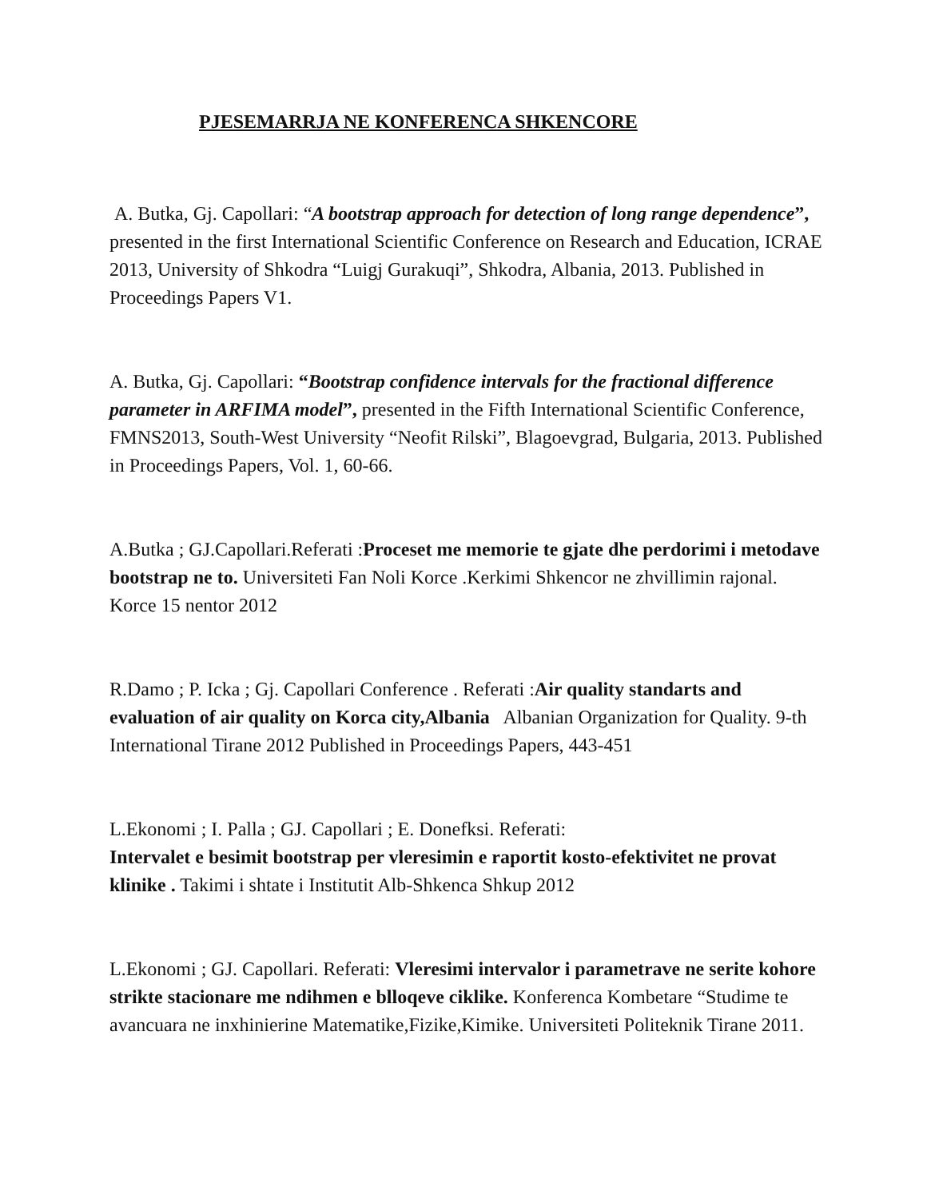PJESEMARRJA NE KONFERENCA SHKENCORE
A. Butka, Gj. Capollari: “A bootstrap approach for detection of long range dependence”, presented in the first International Scientific Conference on Research and Education, ICRAE 2013, University of Shkodra “Luigj Gurakuqi”, Shkodra, Albania, 2013. Published in Proceedings Papers V1.
A. Butka, Gj. Capollari: “Bootstrap confidence intervals for the fractional difference parameter in ARFIMA model”, presented in the Fifth International Scientific Conference, FMNS2013, South-West University “Neofit Rilski”, Blagoevgrad, Bulgaria, 2013. Published in Proceedings Papers, Vol. 1, 60-66.
A.Butka ; GJ.Capollari.Referati :Proceset me memorie te gjate dhe perdorimi i metodave bootstrap ne to. Universiteti Fan Noli Korce .Kerkimi Shkencor ne zhvillimin rajonal. Korce 15 nentor 2012
R.Damo ; P. Icka ; Gj. Capollari Conference . Referati :Air quality standarts and evaluation of air quality on Korca city,Albania Albanian Organization for Quality. 9-th International Tirane 2012 Published in Proceedings Papers, 443-451
L.Ekonomi ; I. Palla ; GJ. Capollari ; E. Donefksi. Referati:
Intervalet e besimit bootstrap per vleresimin e raportit kosto-efektivitet ne provat klinike . Takimi i shtate i Institutit Alb-Shkenca Shkup 2012
L.Ekonomi ; GJ. Capollari. Referati: Vleresimi intervalor i parametrave ne serite kohore strikte stacionare me ndihmen e blloqeve ciklike. Konferenca Kombetare “Studime te avancuara ne inxhinierine Matematike,Fizike,Kimike. Universiteti Politeknik Tirane 2011.